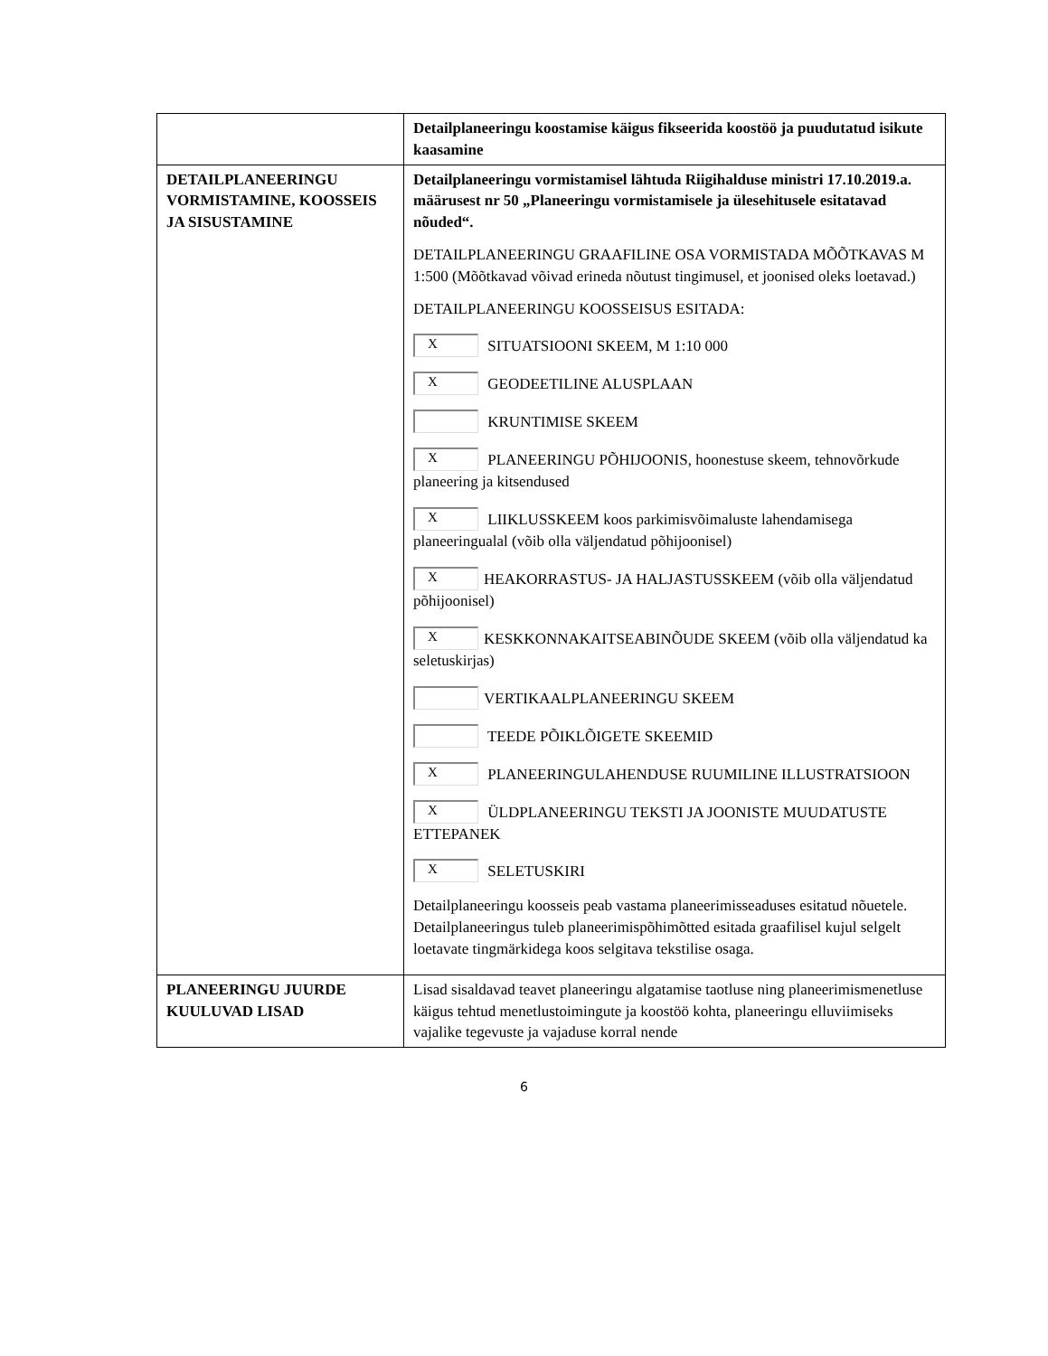| | Detailplaneeringu koostamise käigus fikseerida koostöö ja puudutatud isikute kaasamine |
| DETAILPLANEERINGU VORMISTAMINE, KOOSSEIS JA SISUSTAMINE | Detailplaneeringu vormistamisel lähtuda Riigihalduse ministri 17.10.2019.a. määrusest nr 50 „Planeeringu vormistamisele ja ülesehitusele esitatavad nõuded“. DETAILPLANEERINGU GRAAFILINE OSA VORMISTADA MÕÕTKAVAS M 1:500 (Mõõtkavad võivad erineda nõutust tingimusel, et joonised oleks loetavad.) DETAILPLANEERINGU KOOSSEISUS ESITADA: X SITUATSIOONI SKEEM, M 1:10 000 X GEODEETILINE ALUSPLAAN KRUNTIMISE SKEEM X PLANEERINGU PÕHIJOONIS, hoonestuse skeem, tehnovõrkude planeering ja kitsendused X LIIKLUSSKEEM koos parkimisvõimaluste lahendamisega planeeringualal (võib olla väljendatud põhijoonisel) X HEAKORRASTUS- JA HALJASTUSSKEEM (võib olla väljendatud põhijoonisel) X KESKKONNAKAITSEABINÕUDE SKEEM (võib olla väljendatud ka seletuskirjas) VERTIKAALPLANEERINGU SKEEM TEEDE PÕIKLÕIGETE SKEEMID X PLANEERINGULAHENDUSE RUUMILINE ILLUSTRATSIOON X ÜLDPLANEERINGU TEKSTI JA JOONISTE MUUDATUSTE ETTEPANEK X SELETUSKIRI Detailplaneeringu koosseis peab vastama planeerimisseaduses esitatud nõuetele. Detailplaneeringus tuleb planeerimispõhimõtted esitada graafilisel kujul selgelt loetavate tingmärkidega koos selgitava tekstilise osaga. |
| PLANEERINGU JUURDE KUULUVAD LISAD | Lisad sisaldavad teavet planeeringu algatamise taotluse ning planeerimismenetluse käigus tehtud menetlustoimingute ja koostöö kohta, planeeringu elluviimiseks vajalike tegevuste ja vajaduse korral nende |
6